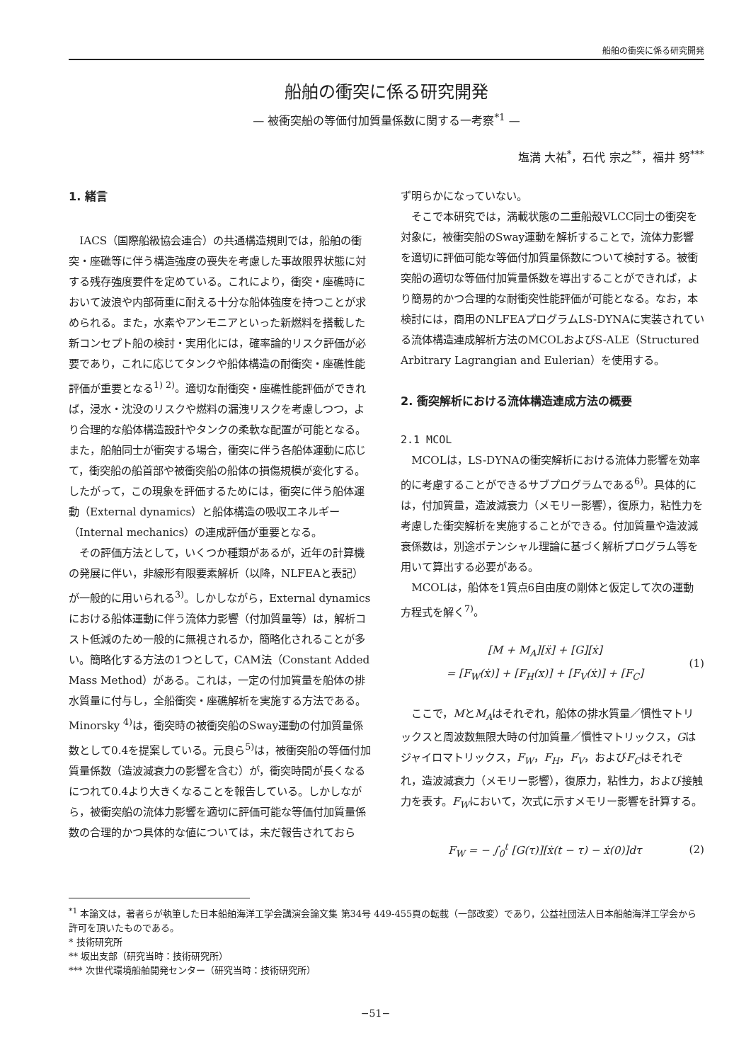船舶の衝突に係る研究開発
船舶の衝突に係る研究開発
— 被衝突船の等価付加質量係数に関する一考察<sup>*1</sup> —
塩満 大祐<sup>*</sup>，石代 宗之<sup>**</sup>，福井 努<sup>***</sup>
1. 緒言
IACS（国際船級協会連合）の共通構造規則では，船舶の衝突・座礁等に伴う構造強度の喪失を考慮した事故限界状態に対する残存強度要件を定めている。これにより，衝突・座礁時において波浪や内部荷重に耐える十分な船体強度を持つことが求められる。また，水素やアンモニアといった新燃料を搭載した新コンセプト船の検討・実用化には，確率論的リスク評価が必要であり，これに応じてタンクや船体構造の耐衝突・座礁性能評価が重要となる<sup>1) 2)</sup>。適切な耐衝突・座礁性能評価ができれば，浸水・沈没のリスクや燃料の漏洩リスクを考慮しつつ，より合理的な船体構造設計やタンクの柔軟な配置が可能となる。また，船舶同士が衝突する場合，衝突に伴う各船体運動に応じて，衝突船の船首部や被衝突船の船体の損傷規模が変化する。したがって，この現象を評価するためには，衝突に伴う船体運動（External dynamics）と船体構造の吸収エネルギー（Internal mechanics）の連成評価が重要となる。
その評価方法として，いくつか種類があるが，近年の計算機の発展に伴い，非線形有限要素解析（以降，NLFEAと表記）が一般的に用いられる<sup>3)</sup>。しかしながら，External dynamicsにおける船体運動に伴う流体力影響（付加質量等）は，解析コスト低減のため一般的に無視されるか，簡略化されることが多い。簡略化する方法の1つとして，CAM法（Constant Added Mass Method）がある。これは，一定の付加質量を船体の排水質量に付与し，全船衝突・座礁解析を実施する方法である。Minorsky <sup>4)</sup>は，衝突時の被衝突船のSway運動の付加質量係数として0.4を提案している。元良ら<sup>5)</sup>は，被衝突船の等価付加質量係数（造波減衰力の影響を含む）が，衝突時間が長くなるにつれて0.4より大きくなることを報告している。しかしながら，被衝突船の流体力影響を適切に評価可能な等価付加質量係数の合理的かつ具体的な値については，未だ報告されておら
ず明らかになっていない。
そこで本研究では，満載状態の二重船殻VLCC同士の衝突を対象に，被衝突船のSway運動を解析することで，流体力影響を適切に評価可能な等価付加質量係数について検討する。被衝突船の適切な等価付加質量係数を導出することができれば，より簡易的かつ合理的な耐衝突性能評価が可能となる。なお，本検討には，商用のNLFEAプログラムLS-DYNAに実装されている流体構造連成解析方法のMCOLおよびS-ALE（Structured Arbitrary Lagrangian and Eulerian）を使用する。
2. 衝突解析における流体構造連成方法の概要
2.1 MCOL
MCOLは，LS-DYNAの衝突解析における流体力影響を効率的に考慮することができるサブプログラムである<sup>6)</sup>。具体的には，付加質量，造波減衰力（メモリー影響），復原力，粘性力を考慮した衝突解析を実施することができる。付加質量や造波減衰係数は，別途ポテンシャル理論に基づく解析プログラム等を用いて算出する必要がある。
MCOLは，船体を1質点6自由度の剛体と仮定して次の運動方程式を解く<sup>7)</sup>。
[M + M<sub>A</sub>][ẍ] + [G][ẋ]
= [F<sub>W</sub>(ẋ)] + [F<sub>H</sub>(x)] + [F<sub>V</sub>(ẋ)] + [F<sub>C</sub>]
(1)
ここで，MとM<sub>A</sub>はそれぞれ，船体の排水質量／慣性マトリックスと周波数無限大時の付加質量／慣性マトリックス，Gはジャイロマトリックス，F<sub>W</sub>，F<sub>H</sub>，F<sub>V</sub>，およびF<sub>C</sub>はそれぞれ，造波減衰力（メモリー影響），復原力，粘性力，および接触力を表す。F<sub>W</sub>において，次式に示すメモリー影響を計算する。
F<sub>W</sub> = − ∫<sub>0</sub><sup>t</sup> [G(τ)][ẋ(t − τ) − ẋ(0)]dτ
(2)
<sup>*1</sup> 本論文は，著者らが執筆した日本船舶海洋工学会講演会論文集 第34号 449-455頁の転載（一部改変）であり，公益社団法人日本船舶海洋工学会から許可を頂いたものである。
* 技術研究所
** 坂出支部（研究当時：技術研究所）
*** 次世代環境船舶開発センター（研究当時：技術研究所）
−51−